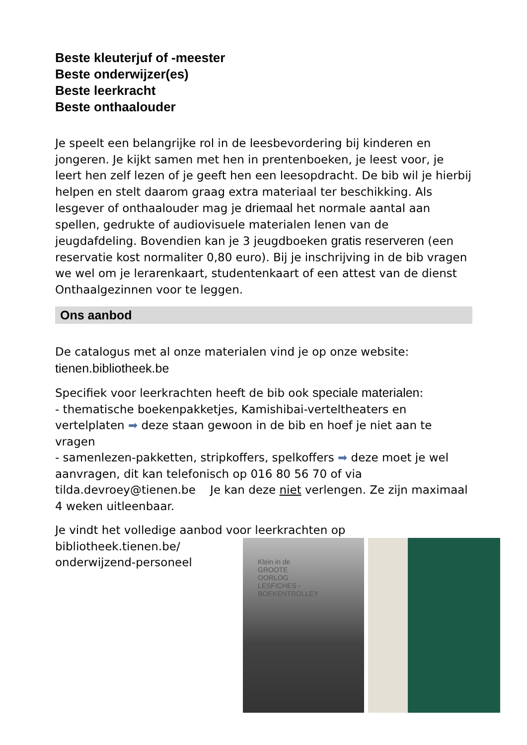Beste kleuterjuf of -meester
Beste onderwijzer(es)
Beste leerkracht
Beste onthaalouder
Je speelt een belangrijke rol in de leesbevordering bij kinderen en jongeren. Je kijkt samen met hen in prentenboeken, je leest voor, je leert hen zelf lezen of je geeft hen een leesopdracht. De bib wil je hierbij helpen en stelt daarom graag extra materiaal ter beschikking. Als lesgever of onthaalouder mag je driemaal het normale aantal aan spellen, gedrukte of audiovisuele materialen lenen van de jeugdafdeling. Bovendien kan je 3 jeugdboeken gratis reserveren (een reservatie kost normaliter 0,80 euro). Bij je inschrijving in de bib vragen we wel om je lerarenkaart, studentenkaart of een attest van de dienst Onthaalgezinnen voor te leggen.
Ons aanbod
De catalogus met al onze materialen vind je op onze website:
tienen.bibliotheek.be
Specifiek voor leerkrachten heeft de bib ook speciale materialen:
- thematische boekenpakketjes, Kamishibai-verteltheaters en vertelplaten ➡ deze staan gewoon in de bib en hoef je niet aan te vragen
- samenlezen-pakketten, stripkoffers, spelkoffers ➡ deze moet je wel aanvragen, dit kan telefonisch op 016 80 56 70 of via tilda.devroey@tienen.be Je kan deze niet verlengen. Ze zijn maximaal 4 weken uitleenbaar.
Je vindt het volledige aanbod voor leerkrachten op
bibliotheek.tienen.be/
onderwijzend-personeel
Klein in de
GROOTE
OORLOG
LESFICHES - BOEKENTROLLEY